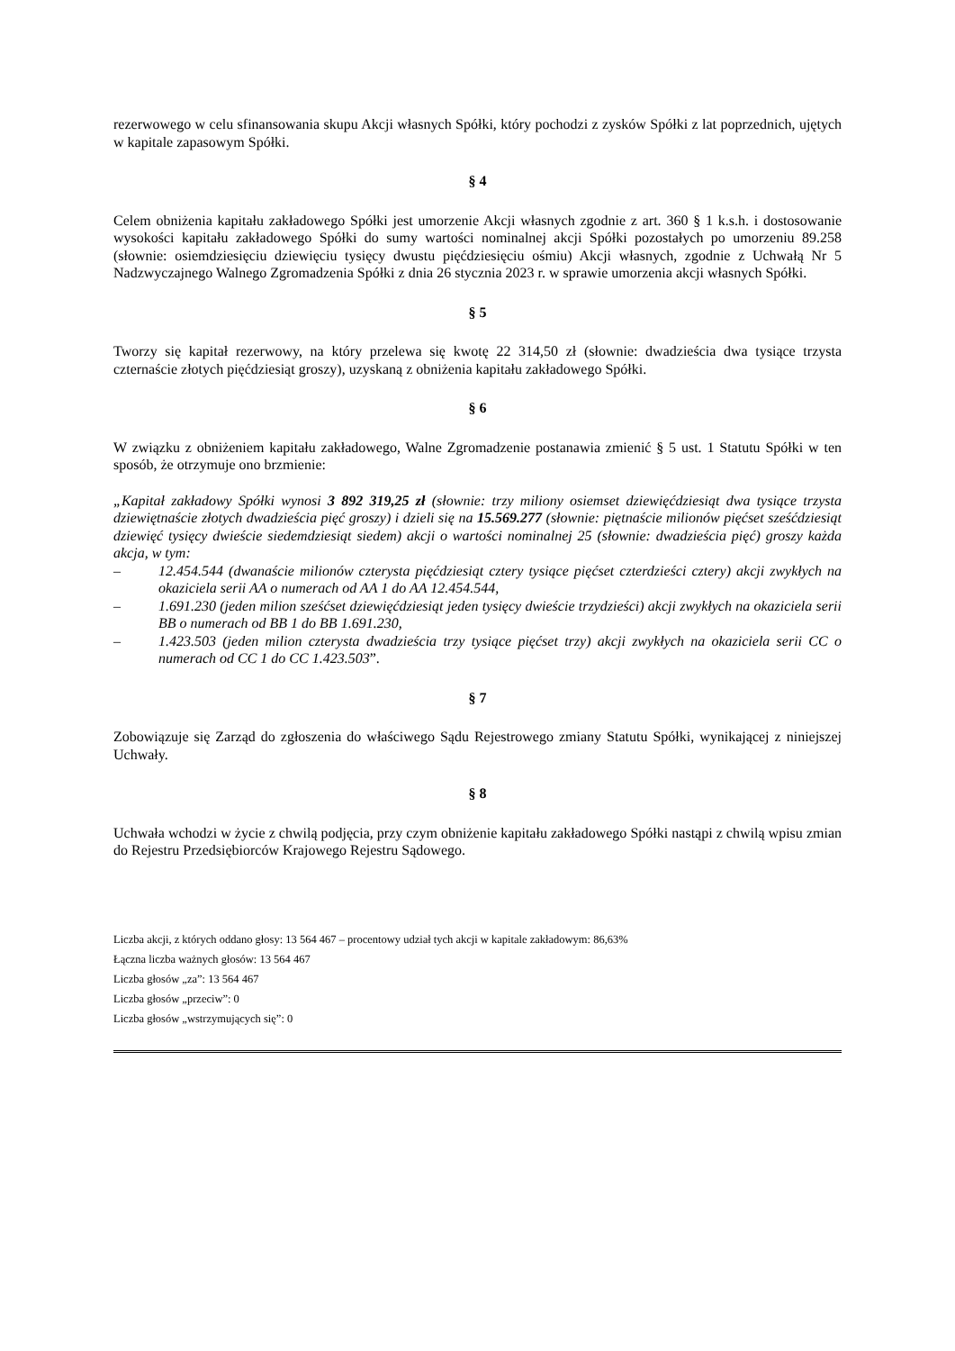rezerwowego w celu sfinansowania skupu Akcji własnych Spółki, który pochodzi z zysków Spółki z lat poprzednich, ujętych w kapitale zapasowym Spółki.
§ 4
Celem obniżenia kapitału zakładowego Spółki jest umorzenie Akcji własnych zgodnie z art. 360 § 1 k.s.h. i dostosowanie wysokości kapitału zakładowego Spółki do sumy wartości nominalnej akcji Spółki pozostałych po umorzeniu 89.258 (słownie: osiemdziesięciu dziewięciu tysięcy dwustu pięćdziesięciu ośmiu) Akcji własnych, zgodnie z Uchwałą Nr 5 Nadzwyczajnego Walnego Zgromadzenia Spółki z dnia 26 stycznia 2023 r. w sprawie umorzenia akcji własnych Spółki.
§ 5
Tworzy się kapitał rezerwowy, na który przelewa się kwotę 22 314,50 zł (słownie: dwadzieścia dwa tysiące trzysta czternaście złotych pięćdziesiąt groszy), uzyskaną z obniżenia kapitału zakładowego Spółki.
§ 6
W związku z obniżeniem kapitału zakładowego, Walne Zgromadzenie postanawia zmienić § 5 ust. 1 Statutu Spółki w ten sposób, że otrzymuje ono brzmienie:
„Kapitał zakładowy Spółki wynosi 3 892 319,25 zł (słownie: trzy miliony osiemset dziewięćdziesiąt dwa tysiące trzysta dziewiętnaście złotych dwadzieścia pięć groszy) i dzieli się na 15.569.277 (słownie: piętnaście milionów pięćset sześćdziesiąt dziewięć tysięcy dwieście siedemdziesiąt siedem) akcji o wartości nominalnej 25 (słownie: dwadzieścia pięć) groszy każda akcja, w tym:
– 12.454.544 (dwanaście milionów czterysta pięćdziesiąt cztery tysiące pięćset czterdzieści cztery) akcji zwykłych na okaziciela serii AA o numerach od AA 1 do AA 12.454.544,
– 1.691.230 (jeden milion sześćset dziewięćdziesiąt jeden tysięcy dwieście trzydzieści) akcji zwykłych na okaziciela serii BB o numerach od BB 1 do BB 1.691.230,
– 1.423.503 (jeden milion czterysta dwadzieścia trzy tysiące pięćset trzy) akcji zwykłych na okaziciela serii CC o numerach od CC 1 do CC 1.423.503”.
§ 7
Zobowiązuje się Zarząd do zgłoszenia do właściwego Sądu Rejestrowego zmiany Statutu Spółki, wynikającej z niniejszej Uchwały.
§ 8
Uchwała wchodzi w życie z chwilą podjęcia, przy czym obniżenie kapitału zakładowego Spółki nastąpi z chwilą wpisu zmian do Rejestru Przedsiębiorców Krajowego Rejestru Sądowego.
Liczba akcji, z których oddano głosy: 13 564 467 – procentowy udział tych akcji w kapitale zakładowym: 86,63%
Łączna liczba ważnych głosów: 13 564 467
Liczba głosów „za”: 13 564 467
Liczba głosów „przeciw”: 0
Liczba głosów „wstrzymujących się”: 0